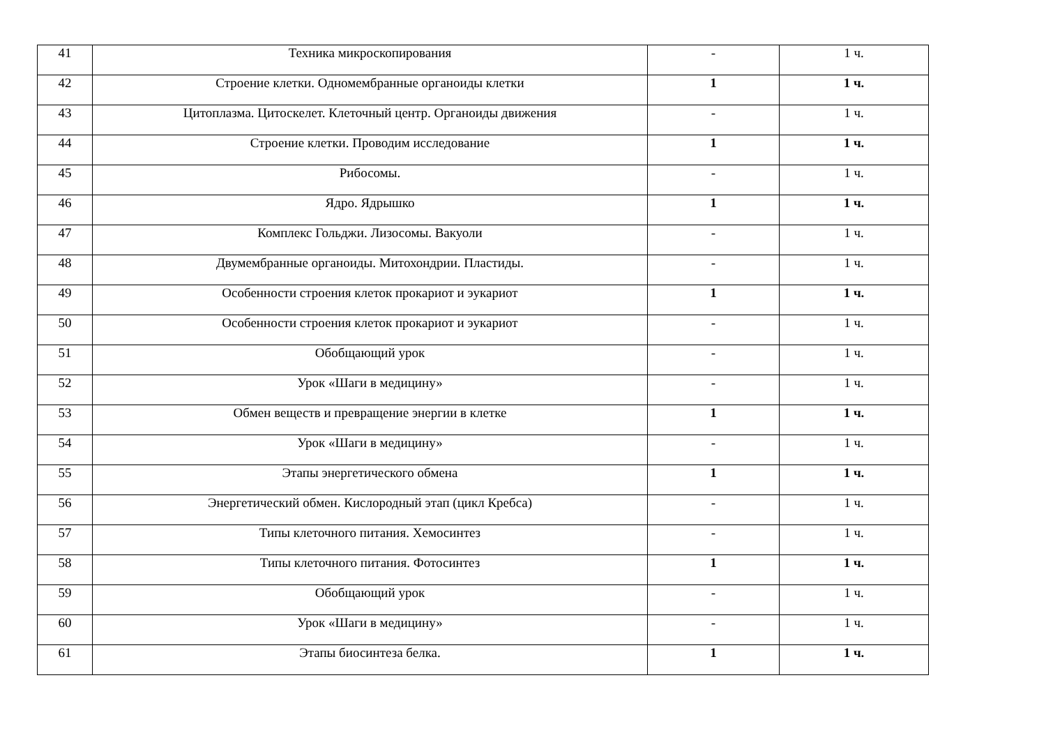| 41 | Техника микроскопирования | - | 1 ч. |
| 42 | Строение клетки. Одномембранные органоиды клетки | 1 | 1 ч. |
| 43 | Цитоплазма. Цитоскелет. Клеточный центр. Органоиды движения | - | 1 ч. |
| 44 | Строение клетки. Проводим исследование | 1 | 1 ч. |
| 45 | Рибосомы. | - | 1 ч. |
| 46 | Ядро. Ядрышко | 1 | 1 ч. |
| 47 | Комплекс Гольджи. Лизосомы. Вакуоли | - | 1 ч. |
| 48 | Двумембранные органоиды. Митохондрии. Пластиды. | - | 1 ч. |
| 49 | Особенности строения клеток прокариот и эукариот | 1 | 1 ч. |
| 50 | Особенности строения клеток прокариот и эукариот | - | 1 ч. |
| 51 | Обобщающий урок | - | 1 ч. |
| 52 | Урок «Шаги в медицину» | - | 1 ч. |
| 53 | Обмен веществ и превращение энергии в клетке | 1 | 1 ч. |
| 54 | Урок «Шаги в медицину» | - | 1 ч. |
| 55 | Этапы энергетического обмена | 1 | 1 ч. |
| 56 | Энергетический обмен. Кислородный этап (цикл Кребса) | - | 1 ч. |
| 57 | Типы клеточного питания. Хемосинтез | - | 1 ч. |
| 58 | Типы клеточного питания. Фотосинтез | 1 | 1 ч. |
| 59 | Обобщающий урок | - | 1 ч. |
| 60 | Урок «Шаги в медицину» | - | 1 ч. |
| 61 | Этапы биосинтеза белка. | 1 | 1 ч. |